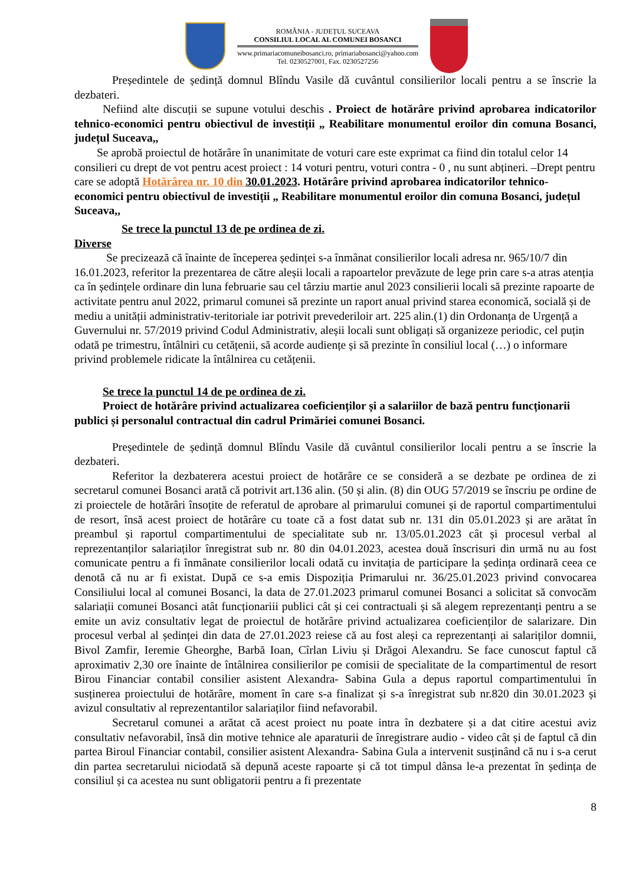ROMÂNIA - JUDEȚUL SUCEAVA
CONSILIUL LOCAL AL COMUNEI BOSANCI
www.primariacomuneibosanci.ro, primariabosanci@yahoo.com
Tel. 0230527001, Fax. 0230527256
Președintele de ședință domnul Blîndu Vasile dă cuvântul consilierilor locali pentru a se înscrie la dezbateri.
Nefiind alte discuții se supune votului deschis . Proiect de hotărâre privind aprobarea indicatorilor tehnico-economici pentru obiectivul de investiții „ Reabilitare monumentul eroilor din comuna Bosanci, județul Suceava,,
Se aprobă proiectul de hotărâre în unanimitate de voturi care este exprimat ca fiind din totalul celor 14 consilieri cu drept de vot pentru acest proiect : 14 voturi pentru, voturi contra - 0 , nu sunt abțineri. –Drept pentru care se adoptă Hotărârea nr. 10 din 30.01.2023. Hotărâre privind aprobarea indicatorilor tehnico-economici pentru obiectivul de investiții „ Reabilitare monumentul eroilor din comuna Bosanci, județul Suceava,,
Se trece la punctul 13 de pe ordinea de zi.
Diverse
Se precizează că înainte de începerea ședinței s-a înmânat consilierilor locali adresa nr. 965/10/7 din 16.01.2023, referitor la prezentarea de către aleșii locali a rapoartelor prevăzute de lege prin care s-a atras atenția ca în ședințele ordinare din luna februarie sau cel târziu martie anul 2023 consilierii locali să prezinte rapoarte de activitate pentru anul 2022, primarul comunei să prezinte un raport anual privind starea economică, socială și de mediu a unității administrativ-teritoriale iar potrivit prevederiloir art. 225 alin.(1) din Ordonanța de Urgență a Guvernului nr. 57/2019 privind Codul Administrativ, aleșii locali sunt obligați să organizeze periodic, cel puțin odată pe trimestru, întâlniri cu cetățenii, să acorde audiențe și să prezinte în consiliul local (…) o informare privind problemele ridicate la întâlnirea cu cetățenii.
Se trece la punctul 14 de pe ordinea de zi.
Proiect de hotărâre privind actualizarea coeficienților și a salariilor de bază pentru funcționarii publici și personalul contractual din cadrul Primăriei comunei Bosanci.
Președintele de ședință domnul Blîndu Vasile dă cuvântul consilierilor locali pentru a se înscrie la dezbateri.
Referitor la dezbaterera acestui proiect de hotărâre ce se consideră a se dezbate pe ordinea de zi secretarul comunei Bosanci arată că potrivit art.136 alin. (50 și alin. (8) din OUG 57/2019 se înscriu pe ordine de zi proiectele de hotărâri însoțite de referatul de aprobare al primarului comunei și de raportul compartimentului de resort, însă acest proiect de hotărâre cu toate că a fost datat sub nr. 131 din 05.01.2023 și are arătat în preambul și raportul compartimentului de specialitate sub nr. 13/05.01.2023 cât și procesul verbal al reprezentanților salariaților înregistrat sub nr. 80 din 04.01.2023, acestea două înscrisuri din urmă nu au fost comunicate pentru a fi înmânate consilierilor locali odată cu invitația de participare la ședința ordinară ceea ce denotă că nu ar fi existat. După ce s-a emis Dispoziția Primarului nr. 36/25.01.2023 privind convocarea Consiliului local al comunei Bosanci, la data de 27.01.2023 primarul comunei Bosanci a solicitat să convocăm salariații comunei Bosanci atât funcționariii publici cât și cei contractuali și să alegem reprezentanți pentru a se emite un aviz consultativ legat de proiectul de hotărâre privind actualizarea coeficienților de salarizare. Din procesul verbal al ședinței din data de 27.01.2023 reiese că au fost aleși ca reprezentanți ai salariților domnii, Bivol Zamfir, Ieremie Gheorghe, Barbă Ioan, Cîrlan Liviu și Drăgoi Alexandru. Se face cunoscut faptul că aproximativ 2,30 ore înainte de întâlnirea consilierilor pe comisii de specialitate de la compartimentul de resort Birou Financiar contabil consilier asistent Alexandra- Sabina Gula a depus raportul compartimentului în susținerea proiectului de hotărâre, moment în care s-a finalizat și s-a înregistrat sub nr.820 din 30.01.2023 și avizul consultativ al reprezentantilor salariaților fiind nefavorabil.
Secretarul comunei a arătat că acest proiect nu poate intra în dezbatere și a dat citire acestui aviz consultativ nefavorabil, însă din motive tehnice ale aparaturii de înregistrare audio - video cât și de faptul că din partea Biroul Financiar contabil, consilier asistent Alexandra- Sabina Gula a intervenit susținând că nu i s-a cerut din partea secretarului niciodată să depună aceste rapoarte și că tot timpul dânsa le-a prezentat în ședința de consiliul și ca acestea nu sunt obligatorii pentru a fi prezentate
8